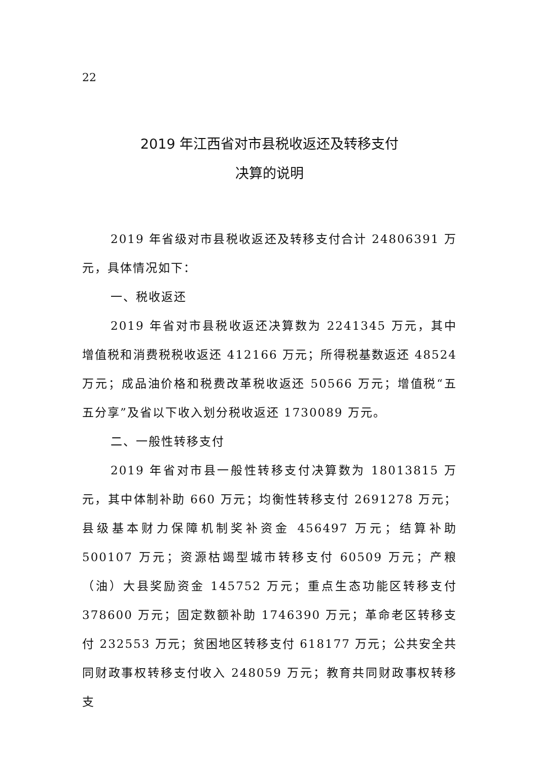22
2019 年江西省对市县税收返还及转移支付
决算的说明
2019 年省级对市县税收返还及转移支付合计 24806391 万元，具体情况如下：
一、税收返还
2019 年省对市县税收返还决算数为 2241345 万元，其中增值税和消费税税收返还 412166 万元；所得税基数返还 48524 万元；成品油价格和税费改革税收返还 50566 万元；增值税“五五分享”及省以下收入划分税收返还 1730089 万元。
二、一般性转移支付
2019 年省对市县一般性转移支付决算数为 18013815 万元，其中体制补助 660 万元；均衡性转移支付 2691278 万元；县级基本财力保障机制奖补资金 456497 万元；结算补助 500107 万元；资源枯竭型城市转移支付 60509 万元；产粮（油）大县奖励资金 145752 万元；重点生态功能区转移支付 378600 万元；固定数额补助 1746390 万元；革命老区转移支付 232553 万元；贫困地区转移支付 618177 万元；公共安全共同财政事权转移支付收入 248059 万元；教育共同财政事权转移支